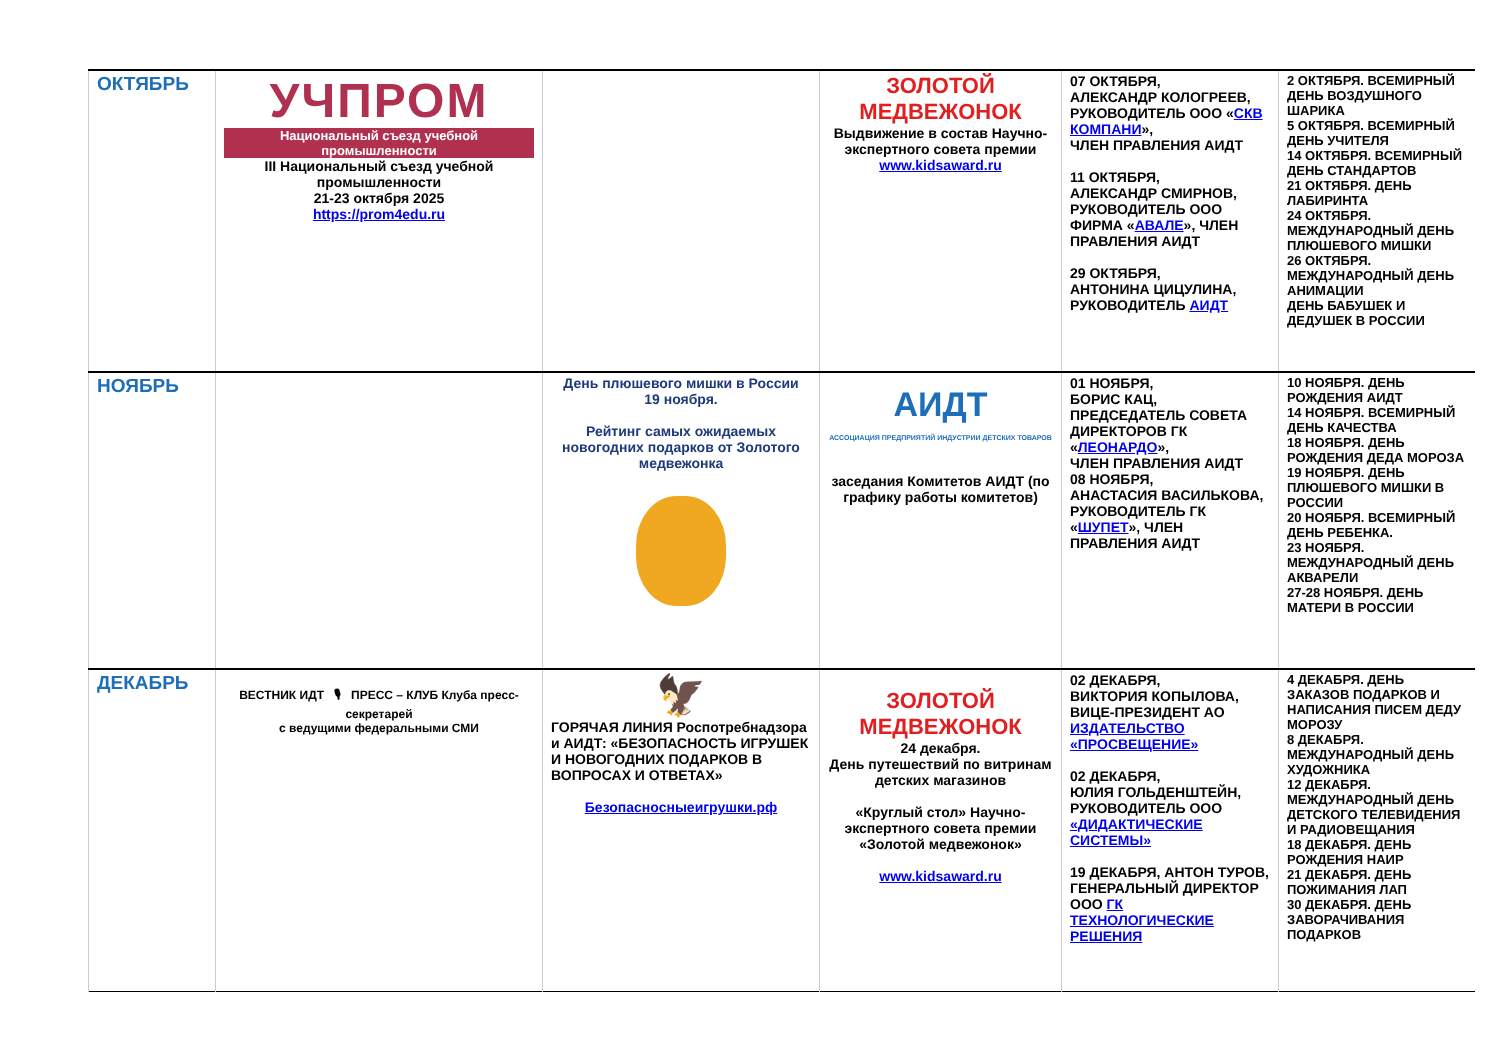| ОКТЯБРЬ | УЧПРОМ Национальный съезд учебной промышленности III Национальный съезд учебной промышленности 21-23 октября 2025 https://prom4edu.ru | | ЗОЛОТОЙ МЕДВЕЖОНОК Выдвижение в состав Научно-экспертного совета премии www.kidsaward.ru | 07 ОКТЯБРЯ, АЛЕКСАНДР КОЛОГРЕЕВ, РУКОВОДИТЕЛЬ ООО « СКВ КОМПАНИ », ЧЛЕН ПРАВЛЕНИЯ АИДТ 11 ОКТЯБРЯ, АЛЕКСАНДР СМИРНОВ, РУКОВОДИТЕЛЬ ООО ФИРМА « АВАЛЕ », ЧЛЕН ПРАВЛЕНИЯ АИДТ 29 ОКТЯБРЯ, АНТОНИНА ЦИЦУЛИНА, РУКОВОДИТЕЛЬ АИДТ | 2 ОКТЯБРЯ. ВСЕМИРНЫЙ ДЕНЬ ВОЗДУШНОГО ШАРИКА 5 ОКТЯБРЯ. ВСЕМИРНЫЙ ДЕНЬ УЧИТЕЛЯ 14 ОКТЯБРЯ. ВСЕМИРНЫЙ ДЕНЬ СТАНДАРТОВ 21 ОКТЯБРЯ. ДЕНЬ ЛАБИРИНТА 24 ОКТЯБРЯ. МЕЖДУНАРОДНЫЙ ДЕНЬ ПЛЮШЕВОГО МИШКИ 26 ОКТЯБРЯ. МЕЖДУНАРОДНЫЙ ДЕНЬ АНИМАЦИИ ДЕНЬ БАБУШЕК И ДЕДУШЕК В РОССИИ |
| НОЯБРЬ | | День плюшевого мишки в России 19 ноября. Рейтинг самых ожидаемых новогодних подарков от Золотого медвежонка | АИДТ АССОЦИАЦИЯ ПРЕДПРИЯТИЙ ИНДУСТРИИ ДЕТСКИХ ТОВАРОВ заседания Комитетов АИДТ (по графику работы комитетов) | 01 НОЯБРЯ, БОРИС КАЦ, ПРЕДСЕДАТЕЛЬ СОВЕТА ДИРЕКТОРОВ ГК « ЛЕОНАРДО », ЧЛЕН ПРАВЛЕНИЯ АИДТ 08 НОЯБРЯ, АНАСТАСИЯ ВАСИЛЬКОВА, РУКОВОДИТЕЛЬ ГК « ШУПЕТ », ЧЛЕН ПРАВЛЕНИЯ АИДТ | 10 НОЯБРЯ. ДЕНЬ РОЖДЕНИЯ АИДТ 14 НОЯБРЯ. ВСЕМИРНЫЙ ДЕНЬ КАЧЕСТВА 18 НОЯБРЯ. ДЕНЬ РОЖДЕНИЯ ДЕДА МОРОЗА 19 НОЯБРЯ. ДЕНЬ ПЛЮШЕВОГО МИШКИ В РОССИИ 20 НОЯБРЯ. ВСЕМИРНЫЙ ДЕНЬ РЕБЕНКА. 23 НОЯБРЯ. МЕЖДУНАРОДНЫЙ ДЕНЬ АКВАРЕЛИ 27-28 НОЯБРЯ. ДЕНЬ МАТЕРИ В РОССИИ |
| ДЕКАБРЬ | ВЕСТНИК ИДТ 🎙 ПРЕСС – КЛУБ Клуба пресс-секретарей с ведущими федеральными СМИ | 🦅 ГОРЯЧАЯ ЛИНИЯ Роспотребнадзора и АИДТ: «БЕЗОПАСНОСТЬ ИГРУШЕК И НОВОГОДНИХ ПОДАРКОВ В ВОПРОСАХ И ОТВЕТАХ» Безопасносныеигрушки.рф | ЗОЛОТОЙ МЕДВЕЖОНОК 24 декабря. День путешествий по витринам детских магазинов «Круглый стол» Научно-экспертного совета премии «Золотой медвежонок» www.kidsaward.ru | 02 ДЕКАБРЯ, ВИКТОРИЯ КОПЫЛОВА, ВИЦЕ-ПРЕЗИДЕНТ АО ИЗДАТЕЛЬСТВО «ПРОСВЕЩЕНИЕ» 02 ДЕКАБРЯ, ЮЛИЯ ГОЛЬДЕНШТЕЙН, РУКОВОДИТЕЛЬ ООО «ДИДАКТИЧЕСКИЕ СИСТЕМЫ» 19 ДЕКАБРЯ, АНТОН ТУРОВ, ГЕНЕРАЛЬНЫЙ ДИРЕКТОР ООО ГК ТЕХНОЛОГИЧЕСКИЕ РЕШЕНИЯ | 4 ДЕКАБРЯ. ДЕНЬ ЗАКАЗОВ ПОДАРКОВ И НАПИСАНИЯ ПИСЕМ ДЕДУ МОРОЗУ 8 ДЕКАБРЯ. МЕЖДУНАРОДНЫЙ ДЕНЬ ХУДОЖНИКА 12 ДЕКАБРЯ. МЕЖДУНАРОДНЫЙ ДЕНЬ ДЕТСКОГО ТЕЛЕВИДЕНИЯ И РАДИОВЕЩАНИЯ 18 ДЕКАБРЯ. ДЕНЬ РОЖДЕНИЯ НАИР 21 ДЕКАБРЯ. ДЕНЬ ПОЖИМАНИЯ ЛАП 30 ДЕКАБРЯ. ДЕНЬ ЗАВОРАЧИВАНИЯ ПОДАРКОВ |